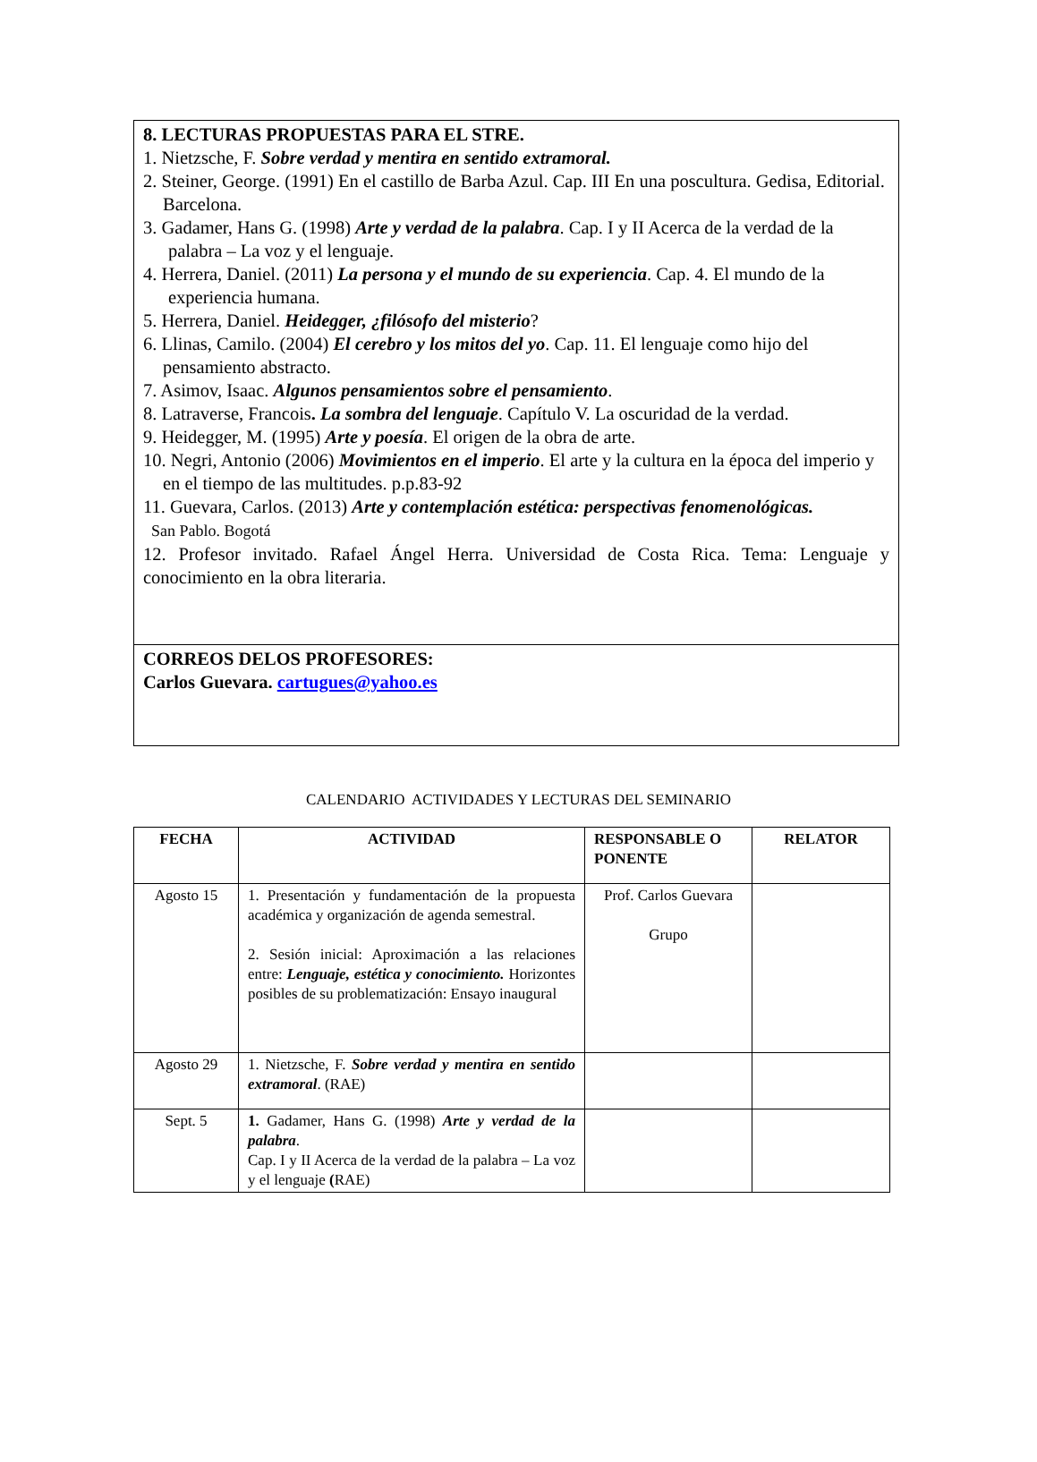8. LECTURAS PROPUESTAS PARA EL STRE.
1. Nietzsche, F. Sobre verdad y mentira en sentido extramoral.
2. Steiner, George. (1991) En el castillo de Barba Azul. Cap. III En una poscultura. Gedisa, Editorial. Barcelona.
3. Gadamer, Hans G. (1998) Arte y verdad de la palabra. Cap. I y II Acerca de la verdad de la palabra – La voz y el lenguaje.
4. Herrera, Daniel. (2011) La persona y el mundo de su experiencia. Cap. 4. El mundo de la experiencia humana.
5. Herrera, Daniel. Heidegger, ¿filósofo del misterio?
6. Llinas, Camilo. (2004) El cerebro y los mitos del yo. Cap. 11. El lenguaje como hijo del pensamiento abstracto.
7. Asimov, Isaac. Algunos pensamientos sobre el pensamiento.
8. Latraverse, Francois. La sombra del lenguaje. Capítulo V. La oscuridad de la verdad.
9. Heidegger, M. (1995) Arte y poesía. El origen de la obra de arte.
10. Negri, Antonio (2006) Movimientos en el imperio. El arte y la cultura en la época del imperio y en el tiempo de las multitudes. p.p.83-92
11. Guevara, Carlos. (2013) Arte y contemplación estética: perspectivas fenomenológicas.
San Pablo. Bogotá
12. Profesor invitado. Rafael Ángel Herra. Universidad de Costa Rica. Tema: Lenguaje y conocimiento en la obra literaria.
CORREOS DELOS PROFESORES:
Carlos Guevara. cartugues@yahoo.es
CALENDARIO ACTIVIDADES Y LECTURAS DEL SEMINARIO
| FECHA | ACTIVIDAD | RESPONSABLE O PONENTE | RELATOR |
| --- | --- | --- | --- |
| Agosto 15 | 1. Presentación y fundamentación de la propuesta académica y organización de agenda semestral. 2. Sesión inicial: Aproximación a las relaciones entre: Lenguaje, estética y conocimiento. Horizontes posibles de su problematización: Ensayo inaugural | Prof. Carlos Guevara Grupo | |
| Agosto 29 | 1. Nietzsche, F. Sobre verdad y mentira en sentido extramoral . (RAE) | | |
| Sept. 5 | 1. Gadamer, Hans G. (1998) Arte y verdad de la palabra . Cap. I y II Acerca de la verdad de la palabra – La voz y el lenguaje ( RAE) | | |